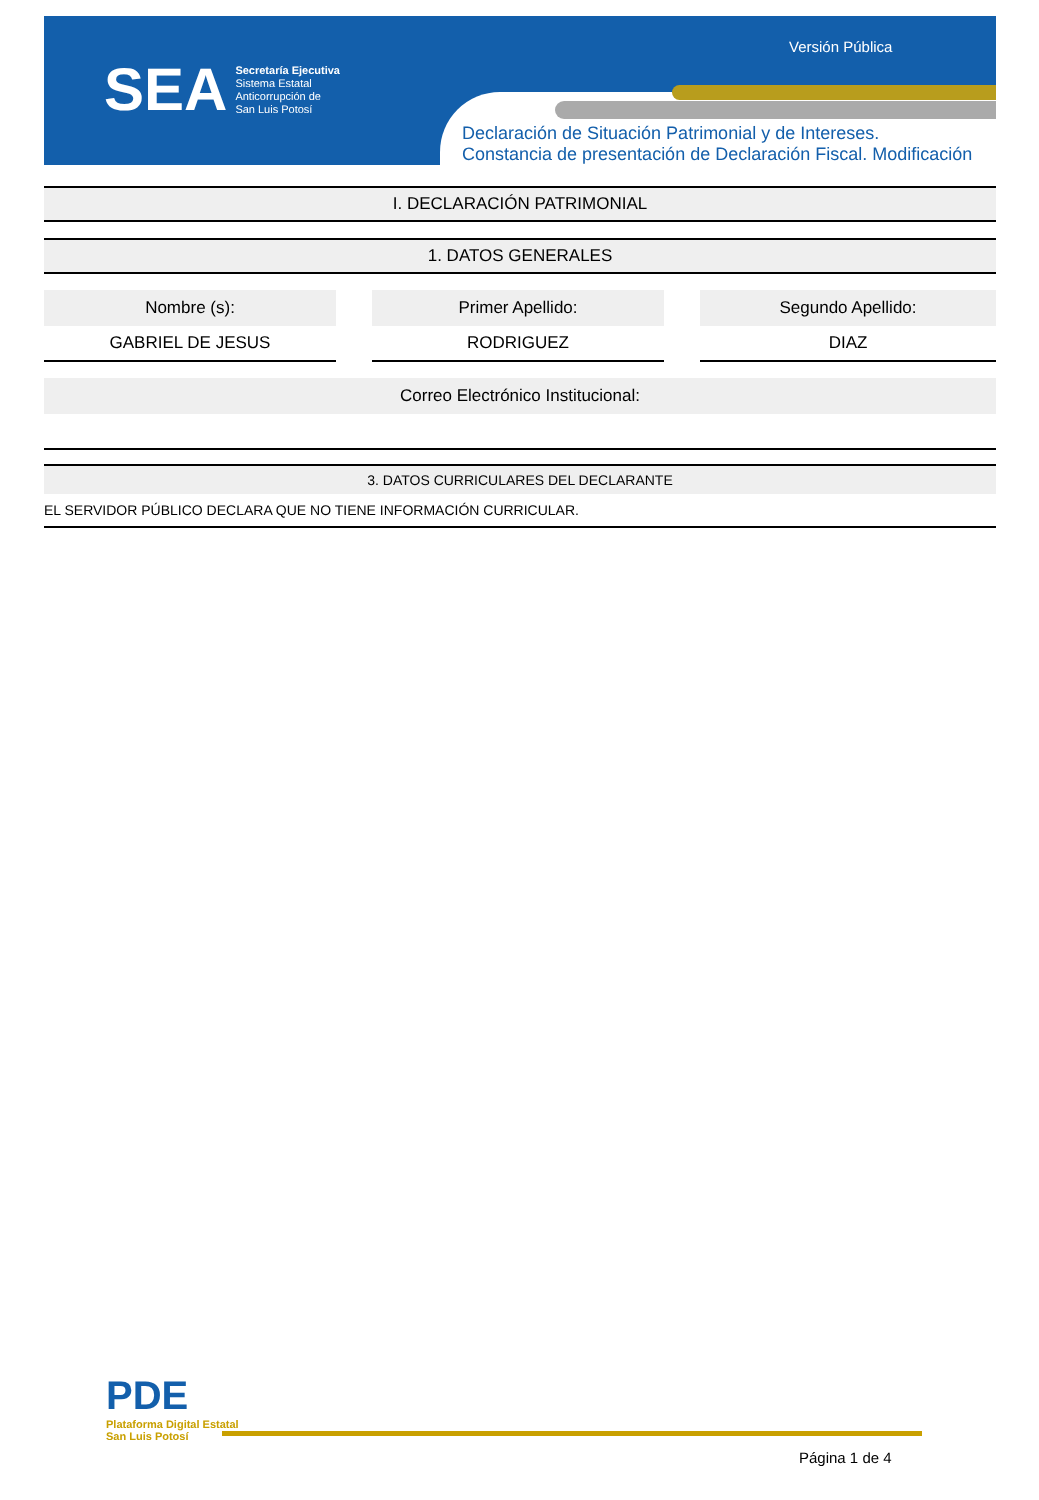SEA
Secretaría Ejecutiva
Sistema Estatal
Anticorrupción de
San Luis Potosí
Versión Pública
Declaración de Situación Patrimonial y de Intereses.
Constancia de presentación de Declaración Fiscal. Modificación
I. DECLARACIÓN PATRIMONIAL
1. DATOS GENERALES
| Nombre (s): | | Primer Apellido: | | Segundo Apellido: |
| --- | --- | --- | --- | --- |
| GABRIEL DE JESUS | | RODRIGUEZ | | DIAZ |
| Correo Electrónico Institucional: |
| --- |
3. DATOS CURRICULARES DEL DECLARANTE
EL SERVIDOR PÚBLICO DECLARA QUE NO TIENE INFORMACIÓN CURRICULAR.
PDE
Plataforma Digital Estatal
San Luis Potosí
Página 1 de 4